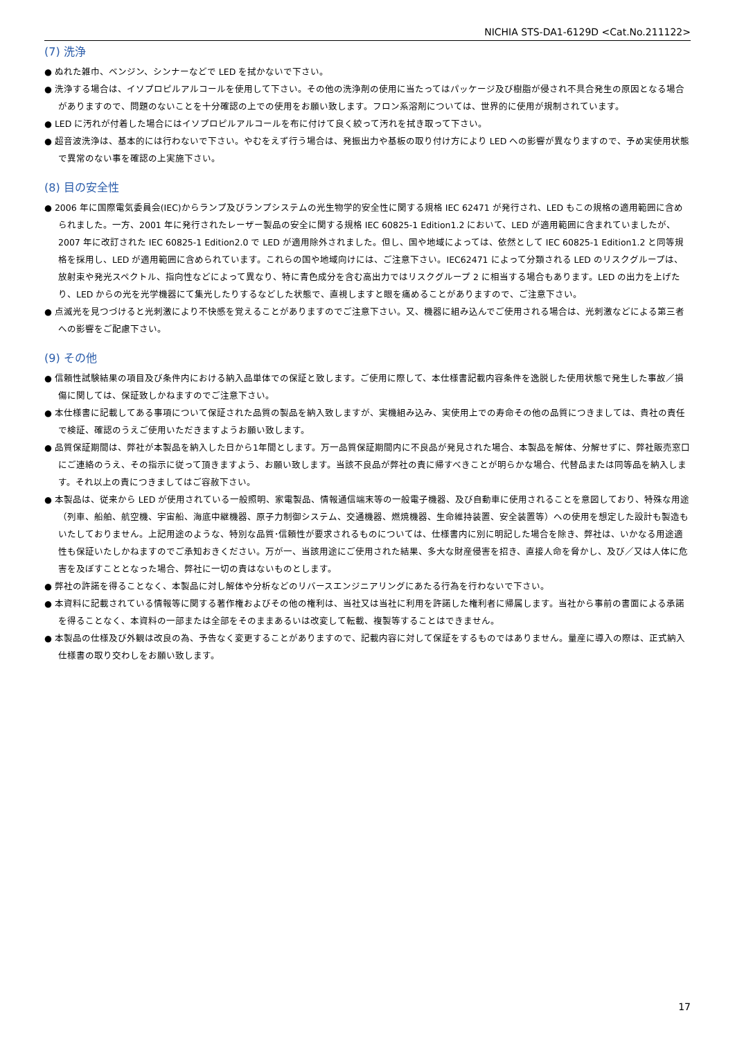NICHIA STS-DA1-6129D <Cat.No.211122>
(7) 洗浄
● ぬれた雑巾、ベンジン、シンナーなどで LED を拭かないで下さい。
● 洗浄する場合は、イソプロピルアルコールを使用して下さい。その他の洗浄剤の使用に当たってはパッケージ及び樹脂が侵され不具合発生の原因となる場合がありますので、問題のないことを十分確認の上での使用をお願い致します。フロン系溶剤については、世界的に使用が規制されています。
● LED に汚れが付着した場合にはイソプロピルアルコールを布に付けて良く絞って汚れを拭き取って下さい。
● 超音波洗浄は、基本的には行わないで下さい。やむをえず行う場合は、発振出力や基板の取り付け方により LED への影響が異なりますので、予め実使用状態で異常のない事を確認の上実施下さい。
(8) 目の安全性
● 2006 年に国際電気委員会(IEC)からランプ及びランプシステムの光生物学的安全性に関する規格 IEC 62471 が発行され、LED もこの規格の適用範囲に含められました。一方、2001 年に発行されたレーザー製品の安全に関する規格 IEC 60825-1 Edition1.2 において、LED が適用範囲に含まれていましたが、2007 年に改訂された IEC 60825-1 Edition2.0 で LED が適用除外されました。但し、国や地域によっては、依然として IEC 60825-1 Edition1.2 と同等規格を採用し、LED が適用範囲に含められています。これらの国や地域向けには、ご注意下さい。IEC62471 によって分類される LED のリスクグループは、放射束や発光スペクトル、指向性などによって異なり、特に青色成分を含む高出力ではリスクグループ 2 に相当する場合もあります。LED の出力を上げたり、LED からの光を光学機器にて集光したりするなどした状態で、直視しますと眼を痛めることがありますので、ご注意下さい。
● 点滅光を見つづけると光刺激により不快感を覚えることがありますのでご注意下さい。又、機器に組み込んでご使用される場合は、光刺激などによる第三者への影響をご配慮下さい。
(9) その他
● 信頼性試験結果の項目及び条件内における納入品単体での保証と致します。ご使用に際して、本仕様書記載内容条件を逸脱した使用状態で発生した事故／損傷に関しては、保証致しかねますのでご注意下さい。
● 本仕様書に記載してある事項について保証された品質の製品を納入致しますが、実機組み込み、実使用上での寿命その他の品質につきましては、貴社の責任で検証、確認のうえご使用いただきますようお願い致します。
● 品質保証期間は、弊社が本製品を納入した日から1年間とします。万一品質保証期間内に不良品が発見された場合、本製品を解体、分解せずに、弊社販売窓口にご連絡のうえ、その指示に従って頂きますよう、お願い致します。当該不良品が弊社の責に帰すべきことが明らかな場合、代替品または同等品を納入します。それ以上の責につきましてはご容赦下さい。
● 本製品は、従来から LED が使用されている一般照明、家電製品、情報通信端末等の一般電子機器、及び自動車に使用されることを意図しており、特殊な用途（列車、船舶、航空機、宇宙船、海底中継機器、原子力制御システム、交通機器、燃焼機器、生命維持装置、安全装置等）への使用を想定した設計も製造もいたしておりません。上記用途のような、特別な品質･信頼性が要求されるものについては、仕様書内に別に明記した場合を除き、弊社は、いかなる用途適性も保証いたしかねますのでご承知おきください。万が一、当該用途にご使用された結果、多大な財産侵害を招き、直接人命を脅かし、及び／又は人体に危害を及ぼすこととなった場合、弊社に一切の責はないものとします。
● 弊社の許諾を得ることなく、本製品に対し解体や分析などのリバースエンジニアリングにあたる行為を行わないで下さい。
● 本資料に記載されている情報等に関する著作権およびその他の権利は、当社又は当社に利用を許諾した権利者に帰属します。当社から事前の書面による承諾を得ることなく、本資料の一部または全部をそのままあるいは改変して転載、複製等することはできません。
● 本製品の仕様及び外観は改良の為、予告なく変更することがありますので、記載内容に対して保証をするものではありません。量産に導入の際は、正式納入仕様書の取り交わしをお願い致します。
17